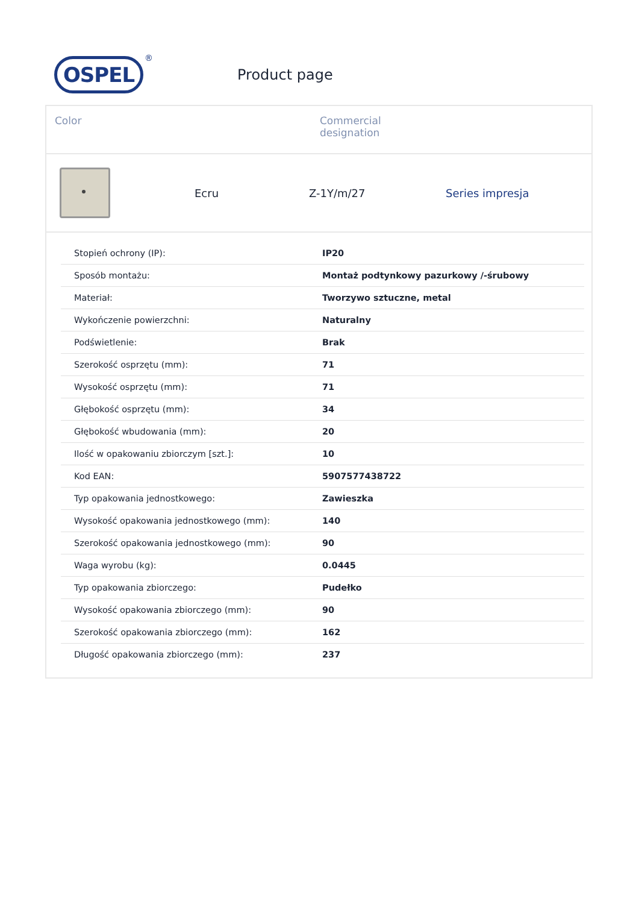OSPEL
®
Product page
Color Commercial
designation
Ecru Z-1Y/m/27 Series impresja
| Stopień ochrony (IP): | IP20 |
| Sposób montażu: | Montaż podtynkowy pazurkowy /-śrubowy |
| Materiał: | Tworzywo sztuczne, metal |
| Wykończenie powierzchni: | Naturalny |
| Podświetlenie: | Brak |
| Szerokość osprzętu (mm): | 71 |
| Wysokość osprzętu (mm): | 71 |
| Głębokość osprzętu (mm): | 34 |
| Głębokość wbudowania (mm): | 20 |
| Ilość w opakowaniu zbiorczym [szt.]: | 10 |
| Kod EAN: | 5907577438722 |
| Typ opakowania jednostkowego: | Zawieszka |
| Wysokość opakowania jednostkowego (mm): | 140 |
| Szerokość opakowania jednostkowego (mm): | 90 |
| Waga wyrobu (kg): | 0.0445 |
| Typ opakowania zbiorczego: | Pudełko |
| Wysokość opakowania zbiorczego (mm): | 90 |
| Szerokość opakowania zbiorczego (mm): | 162 |
| Długość opakowania zbiorczego (mm): | 237 |